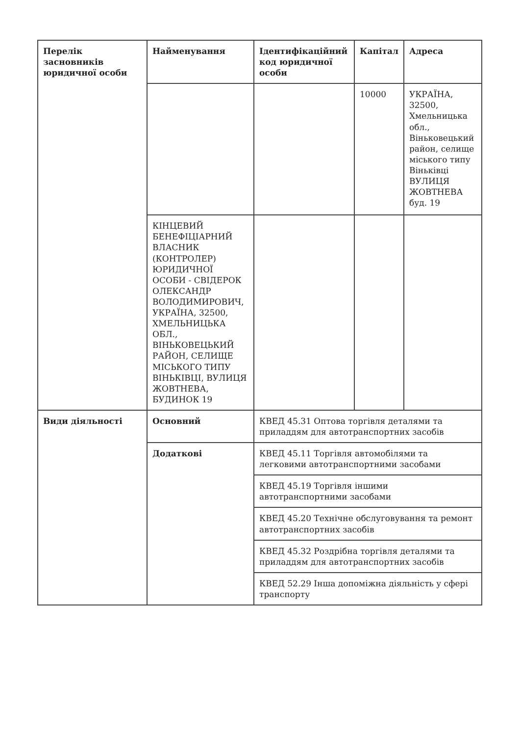| Перелік засновників юридичної особи | Найменування | Ідентифікаційний код юридичної особи | Капітал | Адреса |
| --- | --- | --- | --- | --- |
| | | | 10000 | УКРАЇНА, 32500, Хмельницька обл., Віньковецький район, селище міського типу Віньківці ВУЛИЦЯ ЖОВТНЕВА буд. 19 |
| | КІНЦЕВИЙ БЕНЕФІЦІАРНИЙ ВЛАСНИК (КОНТРОЛЕР) ЮРИДИЧНОЇ ОСОБИ - СВІДЕРОК ОЛЕКСАНДР ВОЛОДИМИРОВИЧ, УКРАЇНА, 32500, ХМЕЛЬНИЦЬКА ОБЛ., ВІНЬКОВЕЦЬКИЙ РАЙОН, СЕЛИЩЕ МІСЬКОГО ТИПУ ВІНЬКІВЦІ, ВУЛИЦЯ ЖОВТНЕВА, БУДИНОК 19 | | | |
| Види діяльності | Основний | КВЕД 45.31 Оптова торгівля деталями та приладдям для автотранспортних засобів | | |
| | Додаткові | КВЕД 45.11 Торгівля автомобілями та легковими автотранспортними засобами | | |
| | | КВЕД 45.19 Торгівля іншими автотранспортними засобами | | |
| | | КВЕД 45.20 Технічне обслуговування та ремонт автотранспортних засобів | | |
| | | КВЕД 45.32 Роздрібна торгівля деталями та приладдям для автотранспортних засобів | | |
| | | КВЕД 52.29 Інша допоміжна діяльність у сфері транспорту | | |